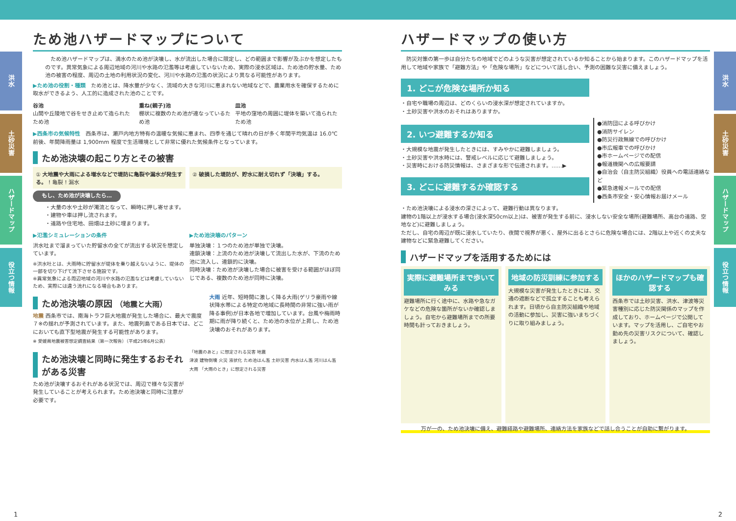洪水
土砂災害
ハザードマップ
役立つ情報
洪水
土砂災害
ハザードマップ
役立つ情報
ため池ハザードマップについて
　ため池ハザードマップは、満水のため池が決壊し、水が流出した場合に限定し、どの範囲まで影響が及ぶかを想定したものです。異常気象による周辺地域の河川や水路の氾濫等は考慮していないため、実際の浸水区域は、ため池の貯水量、ため池の被害の程度、周辺の土地の利用状況の変化、河川や水路の氾濫の状況により異なる可能性があります。
▶ため池の役割・種類　ため池とは、降水量が少なく、流域の大きな河川に恵まれない地域などで、農業用水を確保するために取水ができるよう、人工的に造成された池のことです。
谷池
山間や丘陵地で谷をせき止めて造られたため池
重ね(親子)池
棚状に複数のため池が連なっているため池
皿池
平地の窪地の周囲に堤体を築いて造られたため池
▶西条市の気候特性　西条市は、瀬戸内地方特有の温暖な気候に恵まれ、四季を通じて晴れの日が多く年間平均気温は 16.0℃前後、年間降雨量は 1,900mm 程度で生活環境として非常に優れた気候条件となっています。
ため池決壊の起こり方とその被害
① 大地震や大雨による増水などで堤防に亀裂や漏水が発生する。 ! 亀裂 ! 漏水
② 破損した堤防が、貯水に耐え切れず「決壊」する。
もし、ため池が決壊したら…
・大量の水や土砂が濁流となって、瞬時に押し寄せます。
・建物や車は押し流されます。
・道路や住宅地、田畑は土砂に埋まります。
▶氾濫シミュレーションの条件
洪水吐まで溜まっていた貯留水の全てが流出する状況を想定しています。
※洪水吐とは、大雨時に貯留水が堤体を乗り越えないように、堤体の一部を切り下げて流下させる施設です。
※異常気象による周辺地域の河川や水路の氾濫などは考慮していないため、実際には違う流れになる場合もあります。
▶ため池決壊のパターン
単独決壊：１つのため池が単独で決壊。
連鎖決壊：上流のため池が決壊して流出した水が、下流のため池に流入し、連鎖的に決壊。
同時決壊：ため池が決壊した場合に被害を受ける範囲がほぼ同じである、複数のため池が同時に決壊。
ため池決壊の原因 （地震と大雨）
地震 西条市では、南海トラフ巨大地震が発生した場合に、最大で震度７※の揺れが予測されています。また、地震列島である日本では、どこにおいても直下型地震が発生する可能性があります。
※ 愛媛県地震被害想定調査結果（第一次報告）（平成25年6月公表）
大雨 近年、短時間に激しく降る大雨(ゲリラ豪雨や線状降水帯による特定の地域に長時間の非常に強い雨が降る事例)が日本各地で増加しています。台風や梅雨時期に雨が降り続くと、ため池の水位が上昇し、ため池決壊のおそれがあります。
ため池決壊と同時に発生するおそれがある災害
ため池が決壊するおそれがある状況では、周辺で様々な災害が発生していることが考えられます。ため池決壊と同時に注意が必要です。
「地震のあと」に想定される災害 地震
津波 建物倒壊 火災 液状化 ため池はん濫 土砂災害 内水はん濫 河川はん濫
大雨 「大雨のとき」に想定される災害
ハザードマップの使い方
　防災対策の第一歩は自分たちの地域でどのような災害が想定されているか知ることから始まります。このハザードマップを活用して地域や家族で「避難方法」や「危険な場所」などについて話し合い、予測の困難な災害に備えましょう。
1. どこが危険な場所か知る
・自宅や職場の周辺は、どのくらいの浸水深が想定されていますか。
・土砂災害や洪水のおそれはありますか。
2. いつ避難するか知る
・大規模な地震が発生したときには、すみやかに避難しましょう。
・土砂災害や洪水時には、警戒レベルに応じて避難しましょう。
・災害時における防災情報は、さまざまな形で伝達されます。……▶
3. どこに避難するか確認する
●消防団による呼びかけ
●消防サイレン
●防災行政無線での呼びかけ
●市広報車での呼びかけ
●市ホームページでの配信
●報道機関への広報要請
●自治会（自主防災組織）役員への電話連絡など
●緊急速報メールでの配信
●西条市安全・安心情報お届けメール
・ため池決壊による浸水の深さによって、避難行動は異なります。
建物の1階以上が浸水する場合(浸水深50cm以上)は、被害が発生する前に、浸水しない安全な場所(避難場所、高台の道路、空地など)に避難しましょう。
ただし、自宅の周辺が既に浸水していたり、夜間で視界が悪く、屋外に出るとさらに危険な場合には、2階以上や近くの丈夫な建物などに緊急避難してください。
ハザードマップを活用するためには
実際に避難場所まで歩いてみる
避難場所に行く途中に、水路や急なガケなどの危険な箇所がないか確認しましょう。自宅から避難場所までの所要時間も計っておきましょう。
地域の防災訓練に参加する
大規模な災害が発生したときには、交通の遮断などで孤立することも考えられます。日頃から自主防災組織や地域の活動に参加し、災害に強いまちづくりに取り組みましょう。
ほかのハザードマップも確認する
西条市では土砂災害、洪水、津波等災害種別に応じた防災関係のマップを作成しており、ホームページで公開しています。マップを活用し、ご自宅やお勤め先の災害リスクについて、確認しましょう。
万が一の、ため池決壊に備え、避難経路や避難場所、連絡方法を家族などで話し合うことが自助に繋がります。
1 2